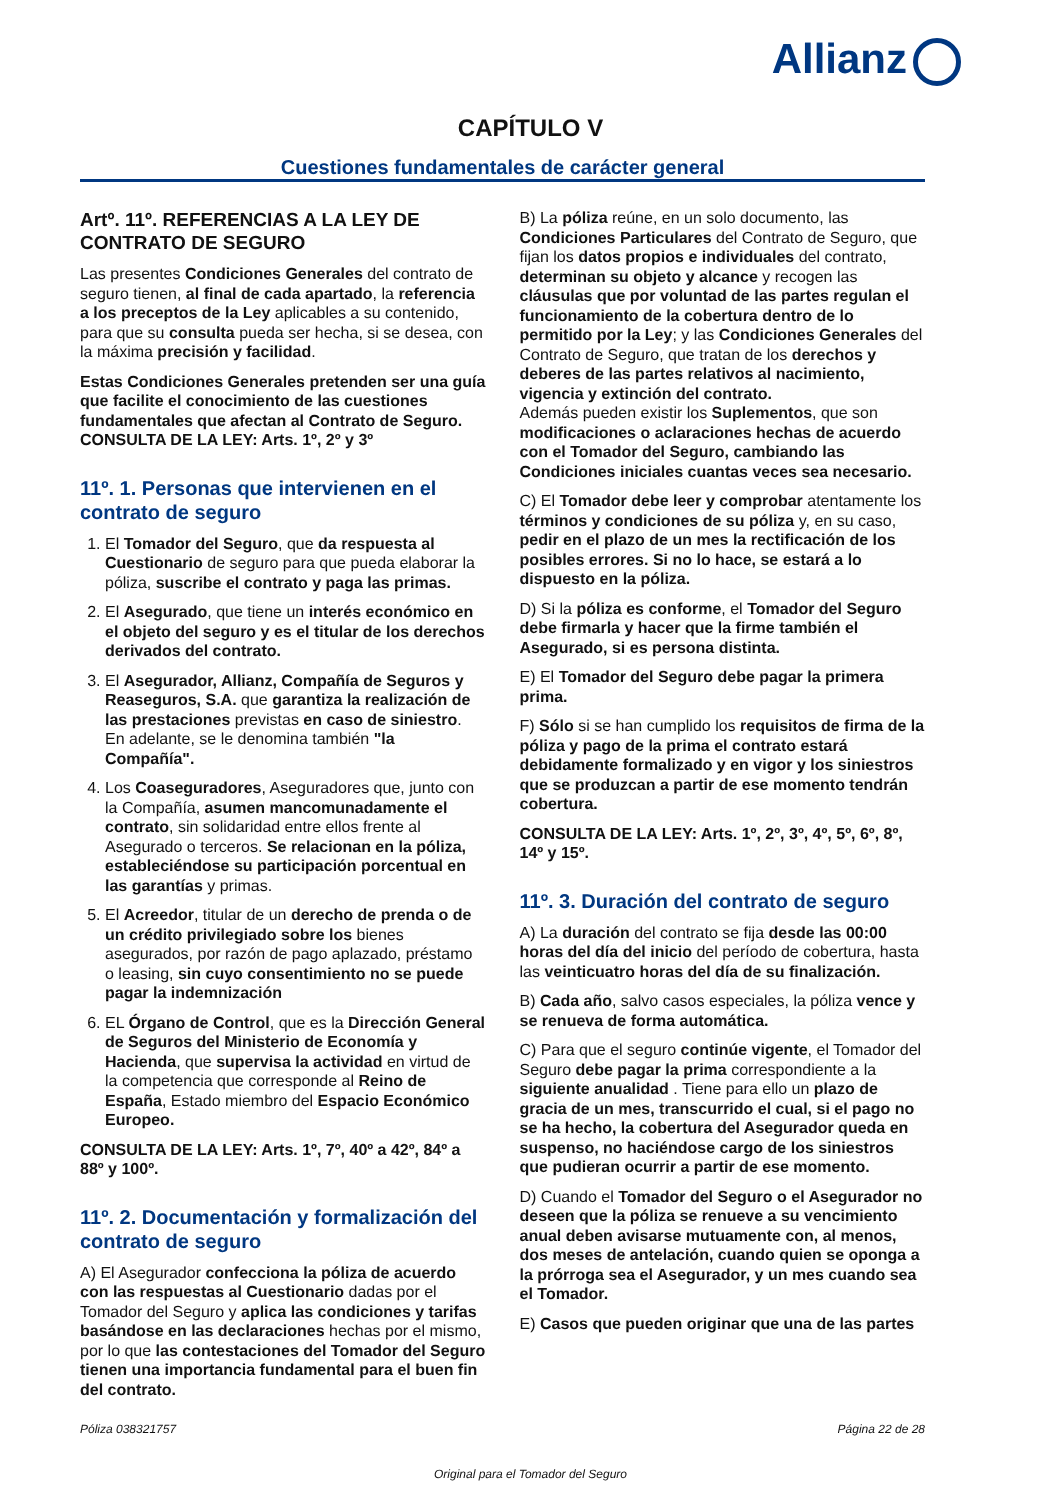Allianz
CAPÍTULO V
Cuestiones fundamentales de carácter general
Artº. 11º. REFERENCIAS A LA LEY DE CONTRATO DE SEGURO
Las presentes Condiciones Generales del contrato de seguro tienen, al final de cada apartado, la referencia a los preceptos de la Ley aplicables a su contenido, para que su consulta pueda ser hecha, si se desea, con la máxima precisión y facilidad.
Estas Condiciones Generales pretenden ser una guía que facilite el conocimiento de las cuestiones fundamentales que afectan al Contrato de Seguro. CONSULTA DE LA LEY: Arts. 1º, 2º y 3º
11º. 1. Personas que intervienen en el contrato de seguro
1. El Tomador del Seguro, que da respuesta al Cuestionario de seguro para que pueda elaborar la póliza, suscribe el contrato y paga las primas.
2. El Asegurado, que tiene un interés económico en el objeto del seguro y es el titular de los derechos derivados del contrato.
3. El Asegurador, Allianz, Compañía de Seguros y Reaseguros, S.A. que garantiza la realización de las prestaciones previstas en caso de siniestro. En adelante, se le denomina también "la Compañía".
4. Los Coaseguradores, Aseguradores que, junto con la Compañía, asumen mancomunadamente el contrato, sin solidaridad entre ellos frente al Asegurado o terceros. Se relacionan en la póliza, estableciéndose su participación porcentual en las garantías y primas.
5. El Acreedor, titular de un derecho de prenda o de un crédito privilegiado sobre los bienes asegurados, por razón de pago aplazado, préstamo o leasing, sin cuyo consentimiento no se puede pagar la indemnización
6. EL Órgano de Control, que es la Dirección General de Seguros del Ministerio de Economía y Hacienda, que supervisa la actividad en virtud de la competencia que corresponde al Reino de España, Estado miembro del Espacio Económico Europeo.
CONSULTA DE LA LEY: Arts. 1º, 7º, 40º a 42º, 84º a 88º y 100º.
11º. 2. Documentación y formalización del contrato de seguro
A) El Asegurador confecciona la póliza de acuerdo con las respuestas al Cuestionario dadas por el Tomador del Seguro y aplica las condiciones y tarifas basándose en las declaraciones hechas por el mismo, por lo que las contestaciones del Tomador del Seguro tienen una importancia fundamental para el buen fin del contrato.
B) La póliza reúne, en un solo documento, las Condiciones Particulares del Contrato de Seguro, que fijan los datos propios e individuales del contrato, determinan su objeto y alcance y recogen las cláusulas que por voluntad de las partes regulan el funcionamiento de la cobertura dentro de lo permitido por la Ley; y las Condiciones Generales del Contrato de Seguro, que tratan de los derechos y deberes de las partes relativos al nacimiento, vigencia y extinción del contrato.
Además pueden existir los Suplementos, que son modificaciones o aclaraciones hechas de acuerdo con el Tomador del Seguro, cambiando las Condiciones iniciales cuantas veces sea necesario.
C) El Tomador debe leer y comprobar atentamente los términos y condiciones de su póliza y, en su caso, pedir en el plazo de un mes la rectificación de los posibles errores. Si no lo hace, se estará a lo dispuesto en la póliza.
D) Si la póliza es conforme, el Tomador del Seguro debe firmarla y hacer que la firme también el Asegurado, si es persona distinta.
E) El Tomador del Seguro debe pagar la primera prima.
F) Sólo si se han cumplido los requisitos de firma de la póliza y pago de la prima el contrato estará debidamente formalizado y en vigor y los siniestros que se produzcan a partir de ese momento tendrán cobertura.
CONSULTA DE LA LEY: Arts. 1º, 2º, 3º, 4º, 5º, 6º, 8º, 14º y 15º.
11º. 3. Duración del contrato de seguro
A) La duración del contrato se fija desde las 00:00 horas del día del inicio del período de cobertura, hasta las veinticuatro horas del día de su finalización.
B) Cada año, salvo casos especiales, la póliza vence y se renueva de forma automática.
C) Para que el seguro continúe vigente, el Tomador del Seguro debe pagar la prima correspondiente a la siguiente anualidad . Tiene para ello un plazo de gracia de un mes, transcurrido el cual, si el pago no se ha hecho, la cobertura del Asegurador queda en suspenso, no haciéndose cargo de los siniestros que pudieran ocurrir a partir de ese momento.
D) Cuando el Tomador del Seguro o el Asegurador no deseen que la póliza se renueve a su vencimiento anual deben avisarse mutuamente con, al menos, dos meses de antelación, cuando quien se oponga a la prórroga sea el Asegurador, y un mes cuando sea el Tomador.
E) Casos que pueden originar que una de las partes
Póliza 038321757 Página 22 de 28
Original para el Tomador del Seguro